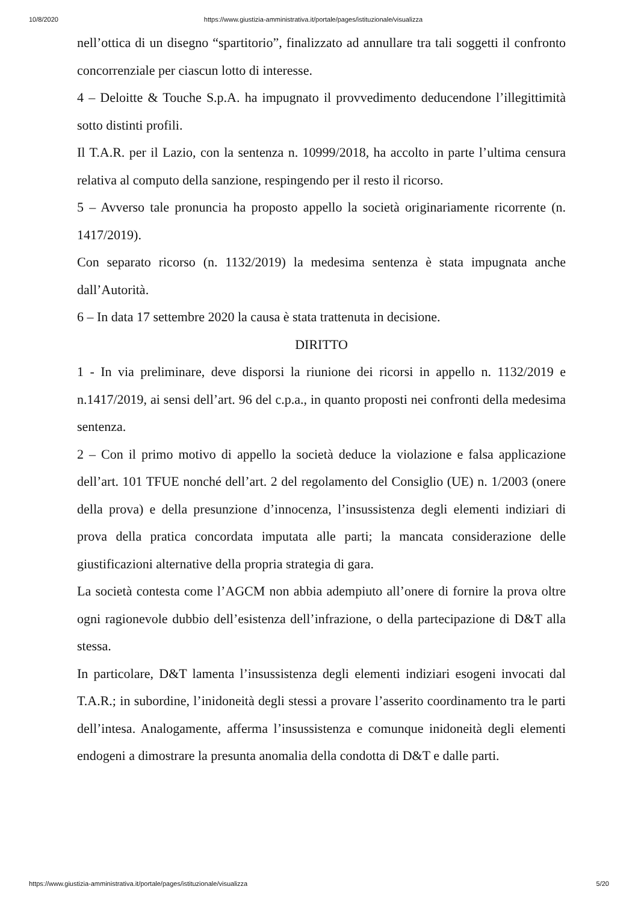10/8/2020 https://www.giustizia-amministrativa.it/portale/pages/istituzionale/visualizza
nell’ottica di un disegno “spartitorio”, finalizzato ad annullare tra tali soggetti il confronto concorrenziale per ciascun lotto di interesse.
4 – Deloitte & Touche S.p.A. ha impugnato il provvedimento deducendone l’illegittimità sotto distinti profili.
Il T.A.R. per il Lazio, con la sentenza n. 10999/2018, ha accolto in parte l’ultima censura relativa al computo della sanzione, respingendo per il resto il ricorso.
5 – Avverso tale pronuncia ha proposto appello la società originariamente ricorrente (n. 1417/2019).
Con separato ricorso (n. 1132/2019) la medesima sentenza è stata impugnata anche dall’Autorità.
6 – In data 17 settembre 2020 la causa è stata trattenuta in decisione.
DIRITTO
1 - In via preliminare, deve disporsi la riunione dei ricorsi in appello n. 1132/2019 e n.1417/2019, ai sensi dell’art. 96 del c.p.a., in quanto proposti nei confronti della medesima sentenza.
2 – Con il primo motivo di appello la società deduce la violazione e falsa applicazione dell’art. 101 TFUE nonché dell’art. 2 del regolamento del Consiglio (UE) n. 1/2003 (onere della prova) e della presunzione d’innocenza, l’insussistenza degli elementi indiziari di prova della pratica concordata imputata alle parti; la mancata considerazione delle giustificazioni alternative della propria strategia di gara.
La società contesta come l’AGCM non abbia adempiuto all’onere di fornire la prova oltre ogni ragionevole dubbio dell’esistenza dell’infrazione, o della partecipazione di D&T alla stessa.
In particolare, D&T lamenta l’insussistenza degli elementi indiziari esogeni invocati dal T.A.R.; in subordine, l’inidoneità degli stessi a provare l’asserito coordinamento tra le parti dell’intesa. Analogamente, afferma l’insussistenza e comunque inidoneità degli elementi endogeni a dimostrare la presunta anomalia della condotta di D&T e dalle parti.
https://www.giustizia-amministrativa.it/portale/pages/istituzionale/visualizza 5/20